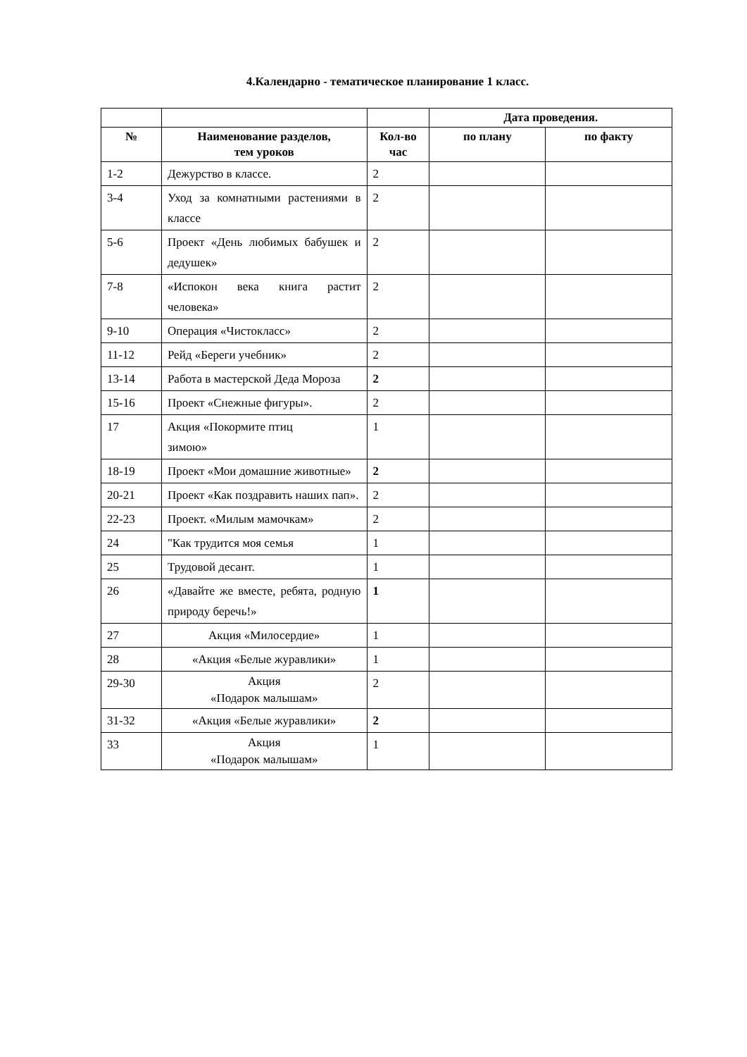4.Календарно - тематическое планирование 1 класс.
| | | | Дата проведения. | |
| --- | --- | --- | --- | --- |
| № | Наименование разделов, тем уроков | Кол-во час | по плану | по факту |
| 1-2 | Дежурство в классе. | 2 | | |
| 3-4 | Уход за комнатными растениями в классе | 2 | | |
| 5-6 | Проект «День любимых бабушек и дедушек» | 2 | | |
| 7-8 | «Испокон века книга растит человека» | 2 | | |
| 9-10 | Операция «Чистокласс» | 2 | | |
| 11-12 | Рейд «Береги учебник» | 2 | | |
| 13-14 | Работа в мастерской Деда Мороза | 2 | | |
| 15-16 | Проект «Снежные фигуры». | 2 | | |
| 17 | Акция «Покормите птиц зимою» | 1 | | |
| 18-19 | Проект «Мои домашние животные» | 2 | | |
| 20-21 | Проект «Как поздравить наших пап». | 2 | | |
| 22-23 | Проект. «Милым мамочкам» | 2 | | |
| 24 | "Как трудится моя семья | 1 | | |
| 25 | Трудовой десант. | 1 | | |
| 26 | «Давайте же вместе, ребята, родную природу беречь!» | 1 | | |
| 27 | Акция «Милосердие» | 1 | | |
| 28 | «Акция «Белые журавлики» | 1 | | |
| 29-30 | Акция «Подарок малышам» | 2 | | |
| 31-32 | «Акция «Белые журавлики» | 2 | | |
| 33 | Акция «Подарок малышам» | 1 | | |